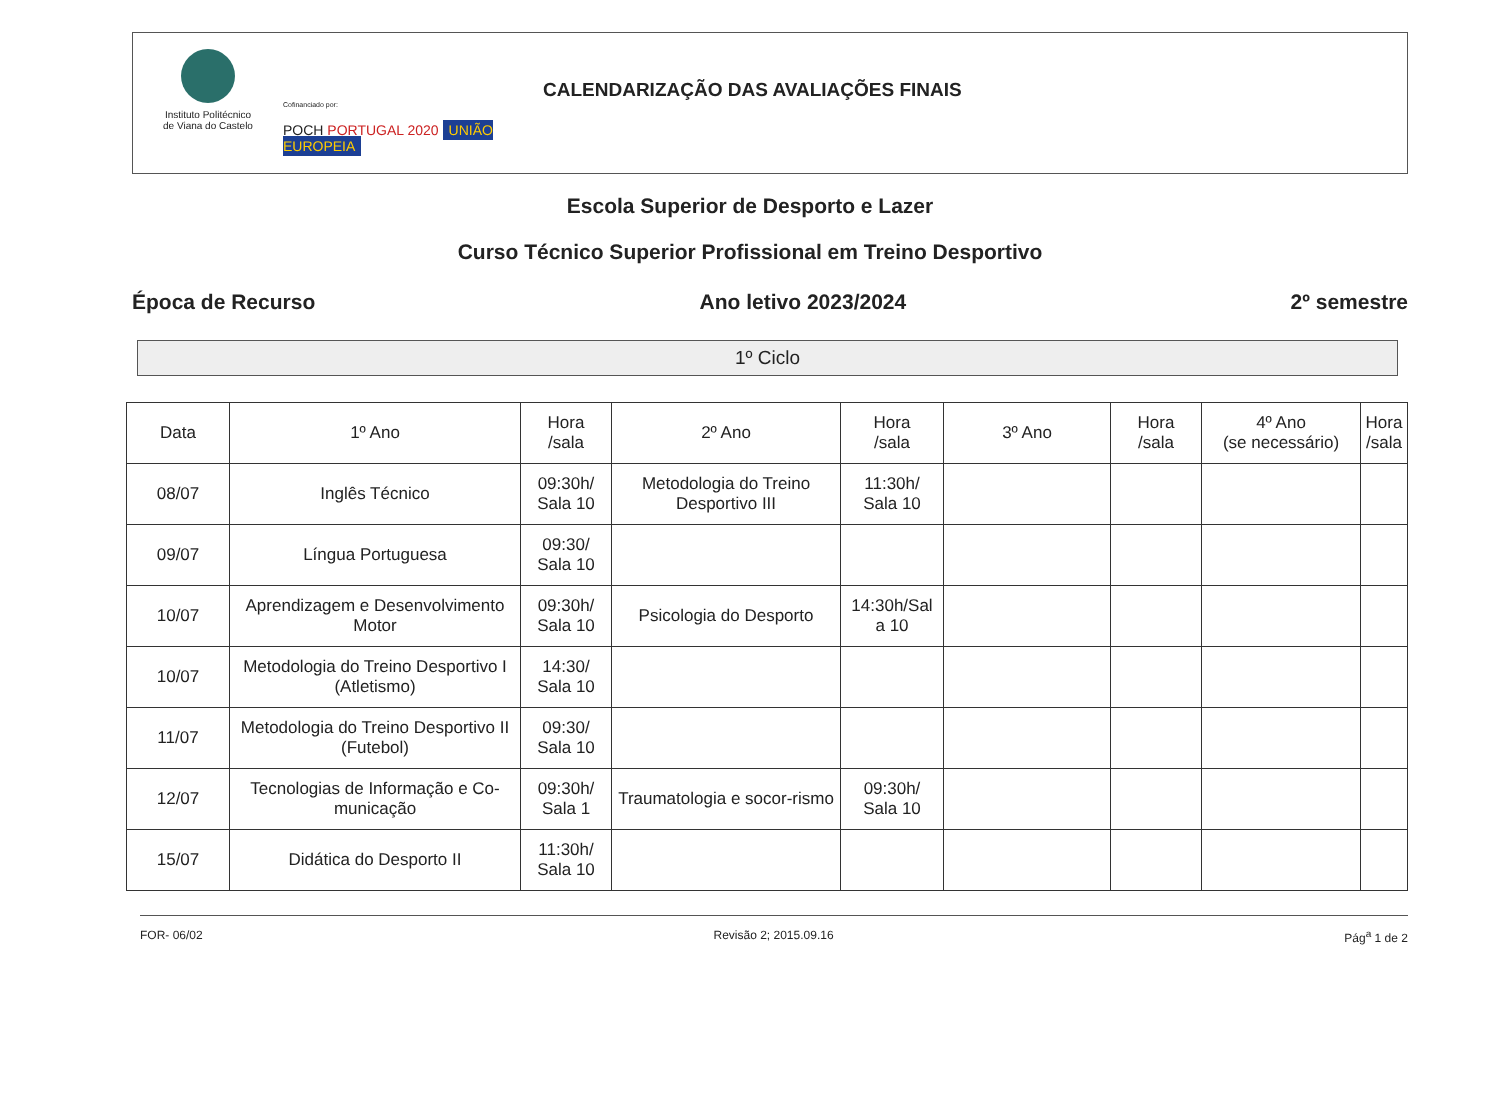Instituto Politécnico
de Viana do Castelo
Cofinanciado por:
POCH PORTUGAL 2020 UNIÃO EUROPEIA
CALENDARIZAÇÃO DAS AVALIAÇÕES FINAIS
Escola Superior de Desporto e Lazer
Curso Técnico Superior Profissional em Treino Desportivo
Época de Recurso Ano letivo 2023/2024 2º semestre
1º Ciclo
| Data | 1º Ano | Hora /sala | 2º Ano | Hora /sala | 3º Ano | Hora /sala | 4º Ano (se necessário) | Hora /sala |
| --- | --- | --- | --- | --- | --- | --- | --- | --- |
| 08/07 | Inglês Técnico | 09:30h/ Sala 10 | Metodologia do Treino Desportivo III | 11:30h/ Sala 10 | | | | |
| 09/07 | Língua Portuguesa | 09:30/ Sala 10 | | | | | | |
| 10/07 | Aprendizagem e Desenvolvimento Motor | 09:30h/ Sala 10 | Psicologia do Desporto | 14:30h/Sal a 10 | | | | |
| 10/07 | Metodologia do Treino Desportivo I (Atletismo) | 14:30/ Sala 10 | | | | | | |
| 11/07 | Metodologia do Treino Desportivo II (Futebol) | 09:30/ Sala 10 | | | | | | |
| 12/07 | Tecnologias de Informação e Co-municação | 09:30h/ Sala 1 | Traumatologia e socor-rismo | 09:30h/ Sala 10 | | | | |
| 15/07 | Didática do Desporto II | 11:30h/ Sala 10 | | | | | | |
FOR- 06/02 Revisão 2; 2015.09.16 Pág<sup>a</sup> 1 de 2